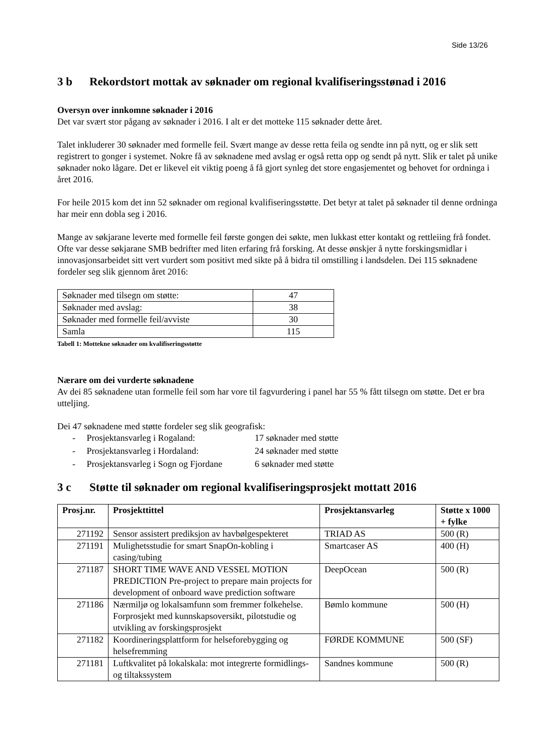Side 13/26
3 b Rekordstort mottak av søknader om regional kvalifiseringsstønad i 2016
Oversyn over innkomne søknader i 2016
Det var svært stor pågang av søknader i 2016. I alt er det motteke 115 søknader dette året.
Talet inkluderer 30 søknader med formelle feil. Svært mange av desse retta feila og sendte inn på nytt, og er slik sett registrert to gonger i systemet. Nokre få av søknadene med avslag er også retta opp og sendt på nytt. Slik er talet på unike søknader noko lågare. Det er likevel eit viktig poeng å få gjort synleg det store engasjementet og behovet for ordninga i året 2016.
For heile 2015 kom det inn 52 søknader om regional kvalifiseringsstøtte. Det betyr at talet på søknader til denne ordninga har meir enn dobla seg i 2016.
Mange av søkjarane leverte med formelle feil første gongen dei søkte, men lukkast etter kontakt og rettleiing frå fondet. Ofte var desse søkjarane SMB bedrifter med liten erfaring frå forsking. At desse ønskjer å nytte forskingsmidlar i innovasjonsarbeidet sitt vert vurdert som positivt med sikte på å bidra til omstilling i landsdelen. Dei 115 søknadene fordeler seg slik gjennom året 2016:
| Søknader med tilsegn om støtte: | 47 |
| Søknader med avslag: | 38 |
| Søknader med formelle feil/avviste | 30 |
| Samla | 115 |
Tabell 1: Mottekne søknader om kvalifiseringsstøtte
Nærare om dei vurderte søknadene
Av dei 85 søknadene utan formelle feil som har vore til fagvurdering i panel har 55 % fått tilsegn om støtte. Det er bra utteljing.
Dei 47 søknadene med støtte fordeler seg slik geografisk:
- Prosjektansvarleg i Rogaland: 17 søknader med støtte
- Prosjektansvarleg i Hordaland: 24 søknader med støtte
- Prosjektansvarleg i Sogn og Fjordane 6 søknader med støtte
3 c Støtte til søknader om regional kvalifiseringsprosjekt mottatt 2016
| Prosj.nr. | Prosjekttittel | Prosjektansvarleg | Støtte x 1000 + fylke |
| --- | --- | --- | --- |
| 271192 | Sensor assistert prediksjon av havbølgespekteret | TRIAD AS | 500 (R) |
| 271191 | Mulighetsstudie for smart SnapOn-kobling i casing/tubing | Smartcaser AS | 400 (H) |
| 271187 | SHORT TIME WAVE AND VESSEL MOTION PREDICTION Pre-project to prepare main projects for development of onboard wave prediction software | DeepOcean | 500 (R) |
| 271186 | Nærmiljø og lokalsamfunn som fremmer folkehelse. Forprosjekt med kunnskapsoversikt, pilotstudie og utvikling av forskingsprosjekt | Bømlo kommune | 500 (H) |
| 271182 | Koordineringsplattform for helseforebygging og helsefremming | FØRDE KOMMUNE | 500 (SF) |
| 271181 | Luftkvalitet på lokalskala: mot integrerte formidlings- og tiltakssystem | Sandnes kommune | 500 (R) |